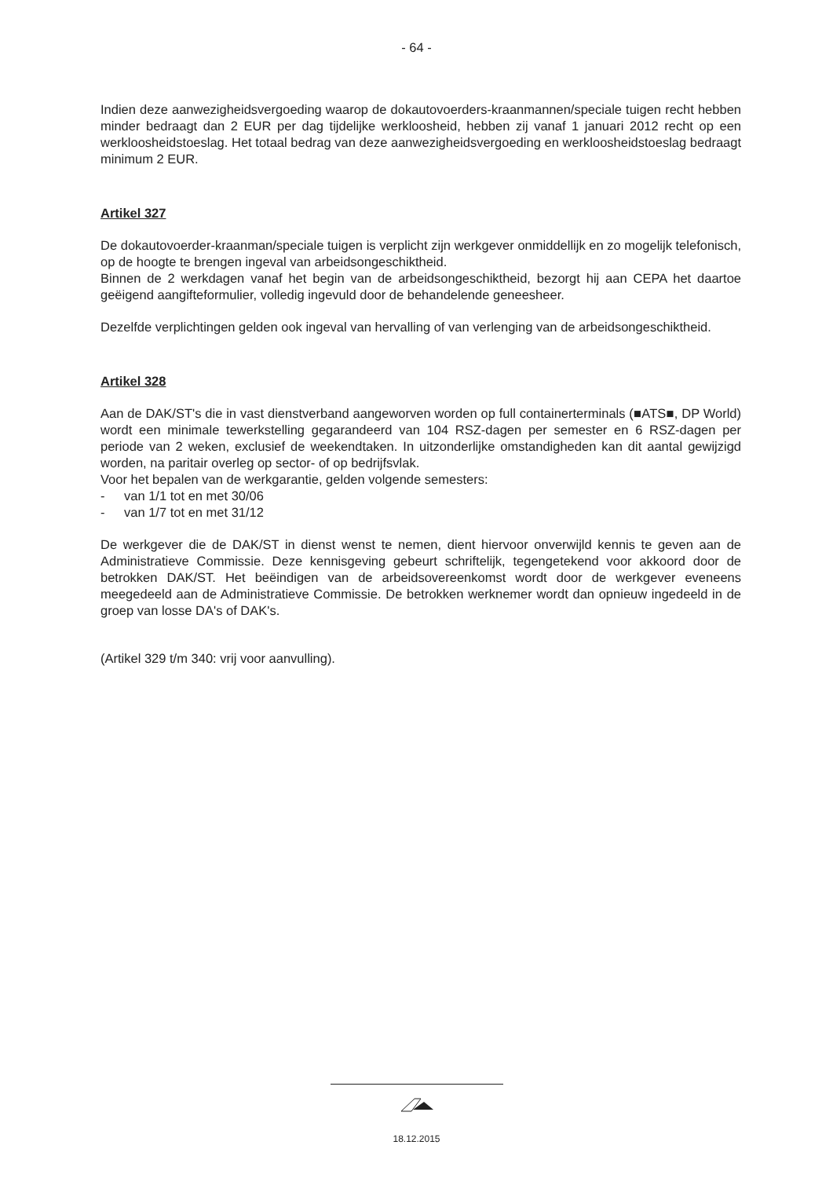- 64 -
Indien deze aanwezigheidsvergoeding waarop de dokautovoerders-kraanmannen/speciale tuigen recht hebben minder bedraagt dan 2 EUR per dag tijdelijke werkloosheid, hebben zij vanaf 1 januari 2012 recht op een werkloosheidstoeslag. Het totaal bedrag van deze aanwezigheidsvergoeding en werkloosheidstoeslag bedraagt minimum 2 EUR.
Artikel 327
De dokautovoerder-kraanman/speciale tuigen is verplicht zijn werkgever onmiddellijk en zo mogelijk telefonisch, op de hoogte te brengen ingeval van arbeidsongeschiktheid.
Binnen de 2 werkdagen vanaf het begin van de arbeidsongeschiktheid, bezorgt hij aan CEPA het daartoe geëigend aangifteformulier, volledig ingevuld door de behandelende geneesheer.
Dezelfde verplichtingen gelden ook ingeval van hervalling of van verlenging van de arbeidsongeschiktheid.
Artikel 328
Aan de DAK/ST's die in vast dienstverband aangeworven worden op full containerterminals (■ATS■, DP World) wordt een minimale tewerkstelling gegarandeerd van 104 RSZ-dagen per semester en 6 RSZ-dagen per periode van 2 weken, exclusief de weekendtaken. In uitzonderlijke omstandigheden kan dit aantal gewijzigd worden, na paritair overleg op sector- of op bedrijfsvlak.
Voor het bepalen van de werkgarantie, gelden volgende semesters:
- van 1/1 tot en met 30/06
- van 1/7 tot en met 31/12
De werkgever die de DAK/ST in dienst wenst te nemen, dient hiervoor onverwijld kennis te geven aan de Administratieve Commissie. Deze kennisgeving gebeurt schriftelijk, tegengetekend voor akkoord door de betrokken DAK/ST. Het beëindigen van de arbeidsovereenkomst wordt door de werkgever eveneens meegedeeld aan de Administratieve Commissie. De betrokken werknemer wordt dan opnieuw ingedeeld in de groep van losse DA's of DAK's.
(Artikel 329 t/m 340: vrij voor aanvulling).
18.12.2015